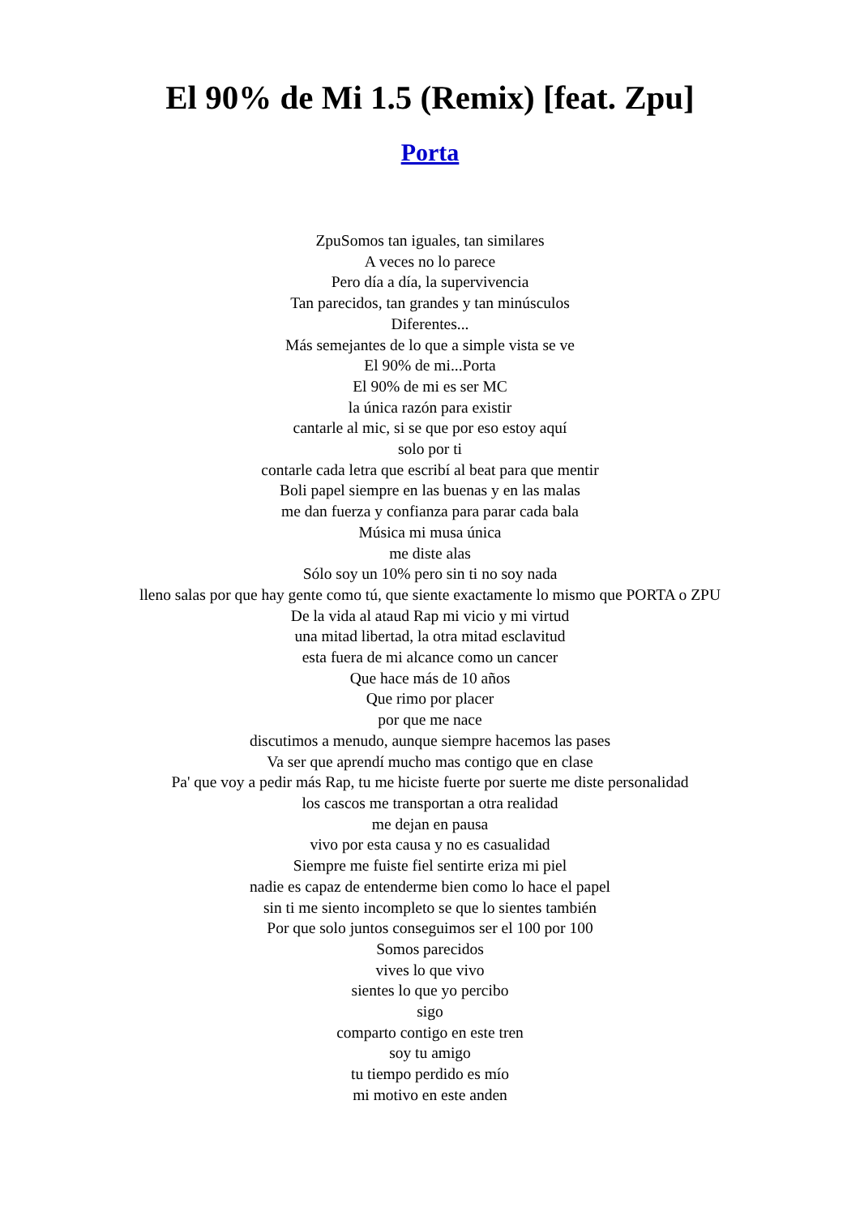El 90% de Mi 1.5 (Remix) [feat. Zpu]
Porta
ZpuSomos tan iguales, tan similares
A veces no lo parece
Pero día a día, la supervivencia
Tan parecidos, tan grandes y tan minúsculos
Diferentes...
Más semejantes de lo que a simple vista se ve
El 90% de mi...Porta
El 90% de mi es ser MC
la única razón para existir
cantarle al mic, si se que por eso estoy aquí
solo por ti
contarle cada letra que escribí al beat para que mentir
Boli papel siempre en las buenas y en las malas
me dan fuerza y confianza para parar cada bala
Música mi musa única
me diste alas
Sólo soy un 10% pero sin ti no soy nada
lleno salas por que hay gente como tú, que siente exactamente lo mismo que PORTA o ZPU
De la vida al ataud Rap mi vicio y mi virtud
una mitad libertad, la otra mitad esclavitud
esta fuera de mi alcance como un cancer
Que hace más de 10 años
Que rimo por placer
por que me nace
discutimos a menudo, aunque siempre hacemos las pases
Va ser que aprendí mucho mas contigo que en clase
Pa' que voy a pedir más Rap, tu me hiciste fuerte por suerte me diste personalidad
los cascos me transportan a otra realidad
me dejan en pausa
vivo por esta causa y no es casualidad
Siempre me fuiste fiel sentirte eriza mi piel
nadie es capaz de entenderme bien como lo hace el papel
sin ti me siento incompleto se que lo sientes también
Por que solo juntos conseguimos ser el 100 por 100
Somos parecidos
vives lo que vivo
sientes lo que yo percibo
sigo
comparto contigo en este tren
soy tu amigo
tu tiempo perdido es mío
mi motivo en este anden